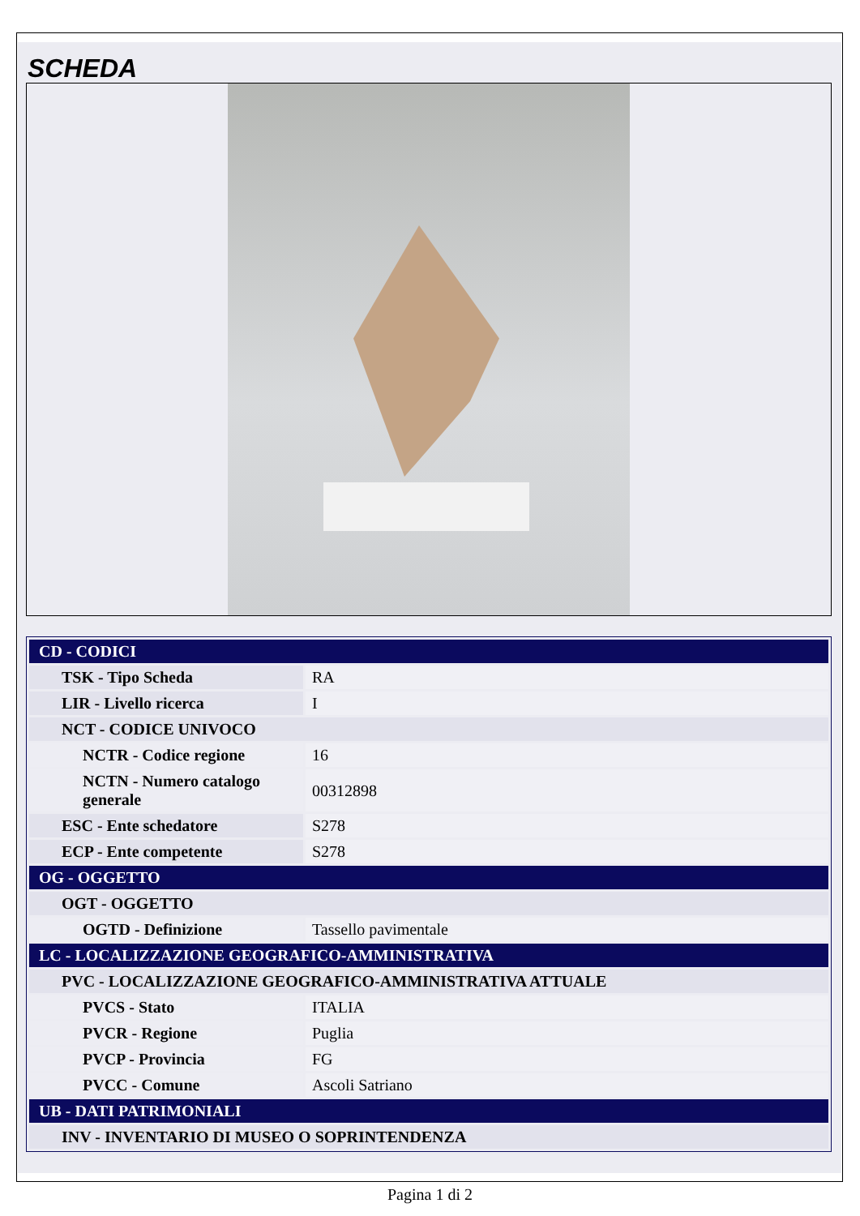SCHEDA
| CD - CODICI | |
| TSK - Tipo Scheda | RA |
| LIR - Livello ricerca | I |
| NCT - CODICE UNIVOCO | |
| NCTR - Codice regione | 16 |
| NCTN - Numero catalogo generale | 00312898 |
| ESC - Ente schedatore | S278 |
| ECP - Ente competente | S278 |
| OG - OGGETTO | |
| OGT - OGGETTO | |
| OGTD - Definizione | Tassello pavimentale |
| LC - LOCALIZZAZIONE GEOGRAFICO-AMMINISTRATIVA | |
| PVC - LOCALIZZAZIONE GEOGRAFICO-AMMINISTRATIVA ATTUALE | |
| PVCS - Stato | ITALIA |
| PVCR - Regione | Puglia |
| PVCP - Provincia | FG |
| PVCC - Comune | Ascoli Satriano |
| UB - DATI PATRIMONIALI | |
| INV - INVENTARIO DI MUSEO O SOPRINTENDENZA | |
Pagina 1 di 2